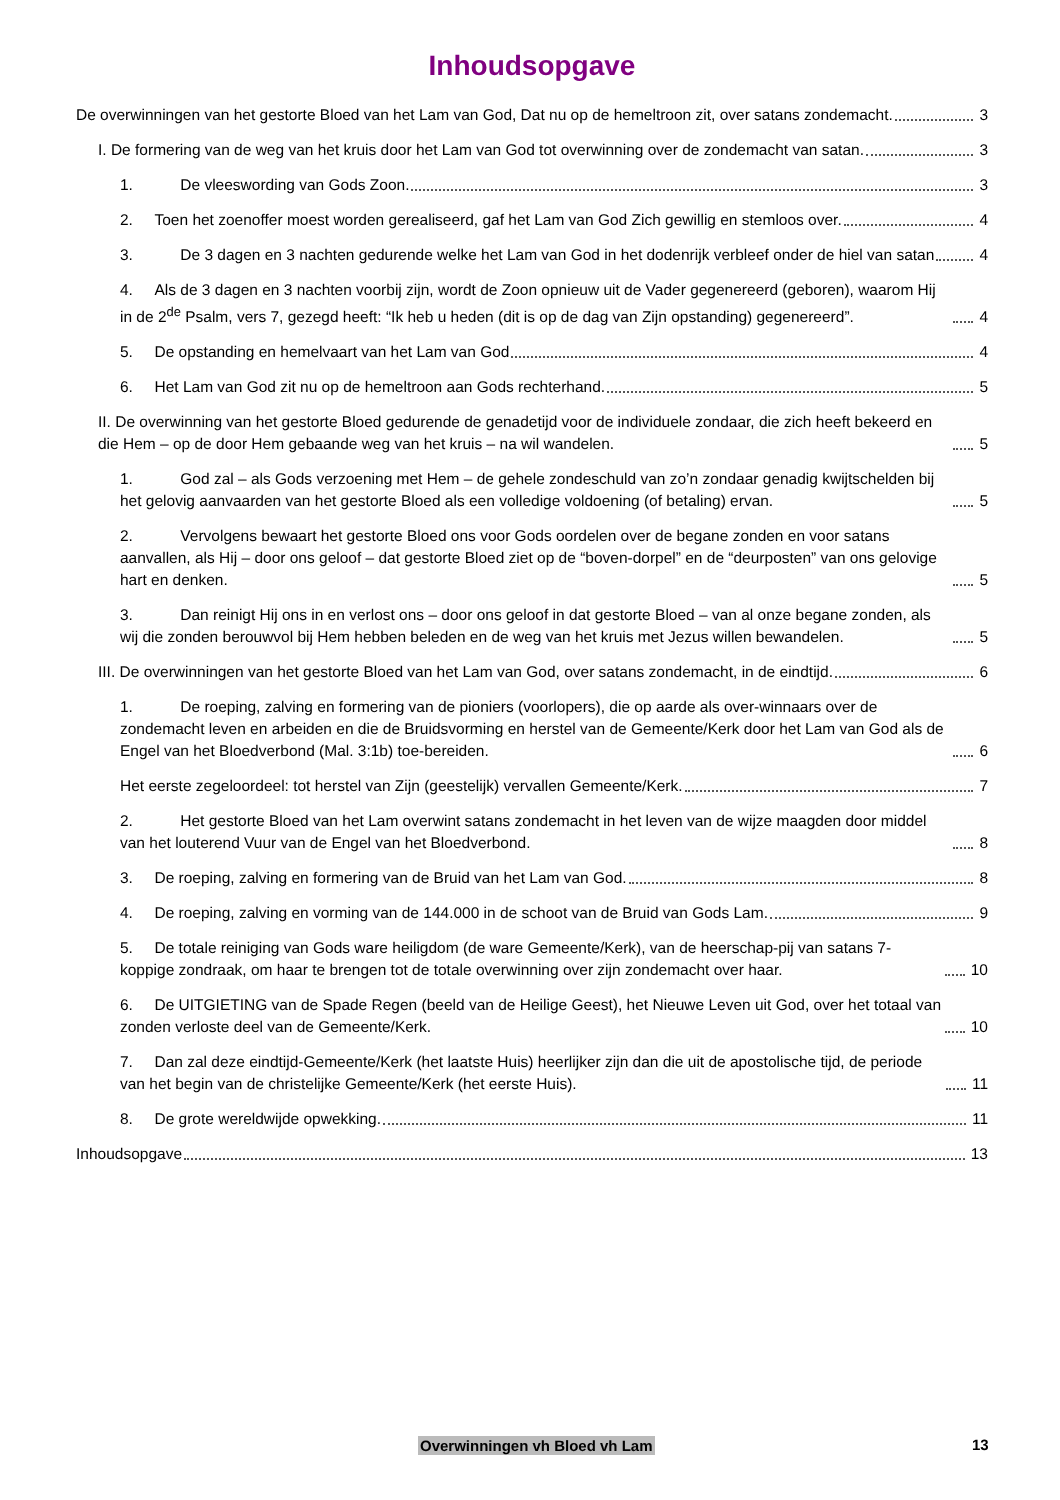Inhoudsopgave
De overwinningen van het gestorte Bloed van het Lam van God, Dat nu op de hemeltroon zit, over satans zondemacht.
3
I. De formering van de weg van het kruis door het Lam van God tot overwinning over de zondemacht van satan.
3
1. De vleeswording van Gods Zoon.
3
2. Toen het zoenoffer moest worden gerealiseerd, gaf het Lam van God Zich gewillig en stemloos over.
4
3. De 3 dagen en 3 nachten gedurende welke het Lam van God in het dodenrijk verbleef onder de hiel van satan
4
4. Als de 3 dagen en 3 nachten voorbij zijn, wordt de Zoon opnieuw uit de Vader gegenereerd (geboren), waarom Hij in de 2<sup>de</sup> Psalm, vers 7, gezegd heeft: “Ik heb u heden (dit is op de dag van Zijn opstanding) gegenereerd”.
4
5. De opstanding en hemelvaart van het Lam van God
4
6. Het Lam van God zit nu op de hemeltroon aan Gods rechterhand.
5
II. De overwinning van het gestorte Bloed gedurende de genadetijd voor de individuele zondaar, die zich heeft bekeerd en die Hem – op de door Hem gebaande weg van het kruis – na wil wandelen.
5
1. God zal – als Gods verzoening met Hem – de gehele zondeschuld van zo’n zondaar genadig kwijtschelden bij het gelovig aanvaarden van het gestorte Bloed als een volledige voldoening (of betaling) ervan.
5
2. Vervolgens bewaart het gestorte Bloed ons voor Gods oordelen over de begane zonden en voor satans aanvallen, als Hij – door ons geloof – dat gestorte Bloed ziet op de “boven-dorpel” en de “deurposten” van ons gelovige hart en denken.
5
3. Dan reinigt Hij ons in en verlost ons – door ons geloof in dat gestorte Bloed – van al onze begane zonden, als wij die zonden berouwvol bij Hem hebben beleden en de weg van het kruis met Jezus willen bewandelen.
5
III. De overwinningen van het gestorte Bloed van het Lam van God, over satans zondemacht, in de eindtijd.
6
1. De roeping, zalving en formering van de pioniers (voorlopers), die op aarde als over-winnaars over de zondemacht leven en arbeiden en die de Bruidsvorming en herstel van de Gemeente/Kerk door het Lam van God als de Engel van het Bloedverbond (Mal. 3:1b) toe-bereiden.
6
Het eerste zegeloordeel: tot herstel van Zijn (geestelijk) vervallen Gemeente/Kerk.
7
2. Het gestorte Bloed van het Lam overwint satans zondemacht in het leven van de wijze maagden door middel van het louterend Vuur van de Engel van het Bloedverbond.
8
3. De roeping, zalving en formering van de Bruid van het Lam van God.
8
4. De roeping, zalving en vorming van de 144.000 in de schoot van de Bruid van Gods Lam.
9
5. De totale reiniging van Gods ware heiligdom (de ware Gemeente/Kerk), van de heerschap-pij van satans 7-koppige zondraak, om haar te brengen tot de totale overwinning over zijn zondemacht over haar.
10
6. De UITGIETING van de Spade Regen (beeld van de Heilige Geest), het Nieuwe Leven uit God, over het totaal van zonden verloste deel van de Gemeente/Kerk.
10
7. Dan zal deze eindtijd-Gemeente/Kerk (het laatste Huis) heerlijker zijn dan die uit de apostolische tijd, de periode van het begin van de christelijke Gemeente/Kerk (het eerste Huis).
11
8. De grote wereldwijde opwekking.
11
Inhoudsopgave
13
Overwinningen vh Bloed vh Lam 13